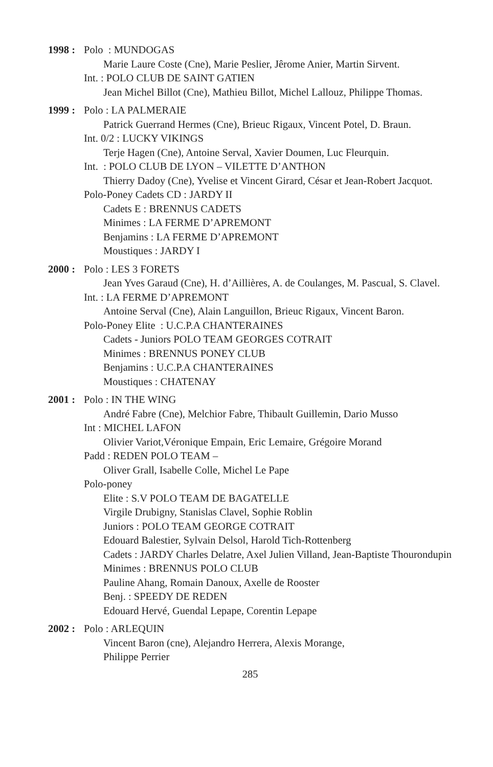1998 :
Polo : MUNDOGAS
Marie Laure Coste (Cne), Marie Peslier, Jêrome Anier, Martin Sirvent.
Int. : POLO CLUB DE SAINT GATIEN
Jean Michel Billot (Cne), Mathieu Billot, Michel Lallouz, Philippe Thomas.
1999 :
Polo : LA PALMERAIE
Patrick Guerrand Hermes (Cne), Brieuc Rigaux, Vincent Potel, D. Braun.
Int. 0/2 : LUCKY VIKINGS
Terje Hagen (Cne), Antoine Serval, Xavier Doumen, Luc Fleurquin.
Int. : POLO CLUB DE LYON – VILETTE D’ANTHON
Thierry Dadoy (Cne), Yvelise et Vincent Girard, César et Jean-Robert Jacquot.
Polo-Poney Cadets CD : JARDY II
Cadets E : BRENNUS CADETS
Minimes : LA FERME D’APREMONT
Benjamins : LA FERME D’APREMONT
Moustiques : JARDY I
2000 :
Polo : LES 3 FORETS
Jean Yves Garaud (Cne), H. d’Aillières, A. de Coulanges, M. Pascual, S. Clavel.
Int. : LA FERME D’APREMONT
Antoine Serval (Cne), Alain Languillon, Brieuc Rigaux, Vincent Baron.
Polo-Poney Elite : U.C.P.A CHANTERAINES
Cadets - Juniors POLO TEAM GEORGES COTRAIT
Minimes : BRENNUS PONEY CLUB
Benjamins : U.C.P.A CHANTERAINES
Moustiques : CHATENAY
2001 :
Polo : IN THE WING
André Fabre (Cne), Melchior Fabre, Thibault Guillemin, Dario Musso
Int : MICHEL LAFON
Olivier Variot,Véronique Empain, Eric Lemaire, Grégoire Morand
Padd : REDEN POLO TEAM –
Oliver Grall, Isabelle Colle, Michel Le Pape
Polo-poney
Elite : S.V POLO TEAM DE BAGATELLE
Virgile Drubigny, Stanislas Clavel, Sophie Roblin
Juniors : POLO TEAM GEORGE COTRAIT
Edouard Balestier, Sylvain Delsol, Harold Tich-Rottenberg
Cadets : JARDY Charles Delatre, Axel Julien Villand, Jean-Baptiste Thourondupin
Minimes : BRENNUS POLO CLUB
Pauline Ahang, Romain Danoux, Axelle de Rooster
Benj. : SPEEDY DE REDEN
Edouard Hervé, Guendal Lepape, Corentin Lepape
2002 :
Polo : ARLEQUIN
Vincent Baron (cne), Alejandro Herrera, Alexis Morange,
Philippe Perrier
285